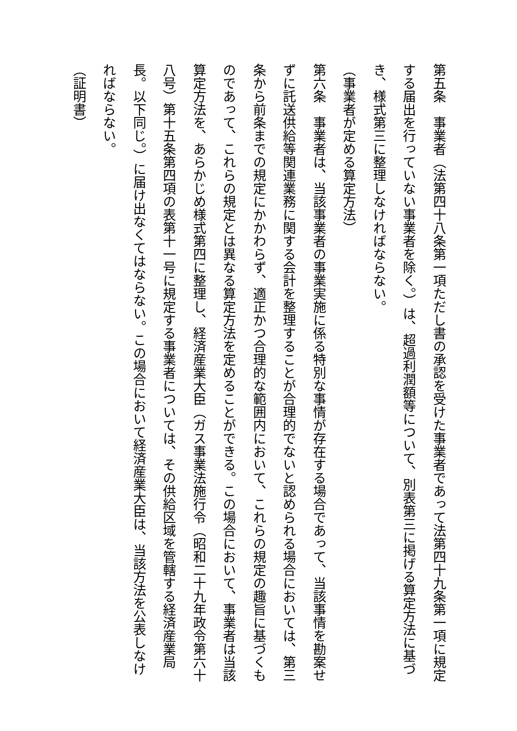第五条　事業者（法第四十八条第一項ただし書の承認を受けた事業者であって法第四十九条第一項に規定する届出を行っていない事業者を除く。）は、超過利潤額等について、別表第三に掲げる算定方法に基づき、様式第三に整理しなければならない。
（事業者が定める算定方法）
第六条　事業者は、当該事業者の事業実施に係る特別な事情が存在する場合であって、当該事情を勘案せずに託送供給等関連業務に関する会計を整理することが合理的でないと認められる場合においては、第三条から前条までの規定にかかわらず、適正かつ合理的な範囲内において、これらの規定の趣旨に基づくものであって、これらの規定とは異なる算定方法を定めることができる。この場合において、事業者は当該算定方法を、あらかじめ様式第四に整理し、経済産業大臣（ガス事業法施行令（昭和二十九年政令第六十八号）第十五条第四項の表第十一号に規定する事業者については、その供給区域を管轄する経済産業局長。以下同じ。）に届け出なくてはならない。この場合において経済産業大臣は、当該方法を公表しなければならない。
（証明書）